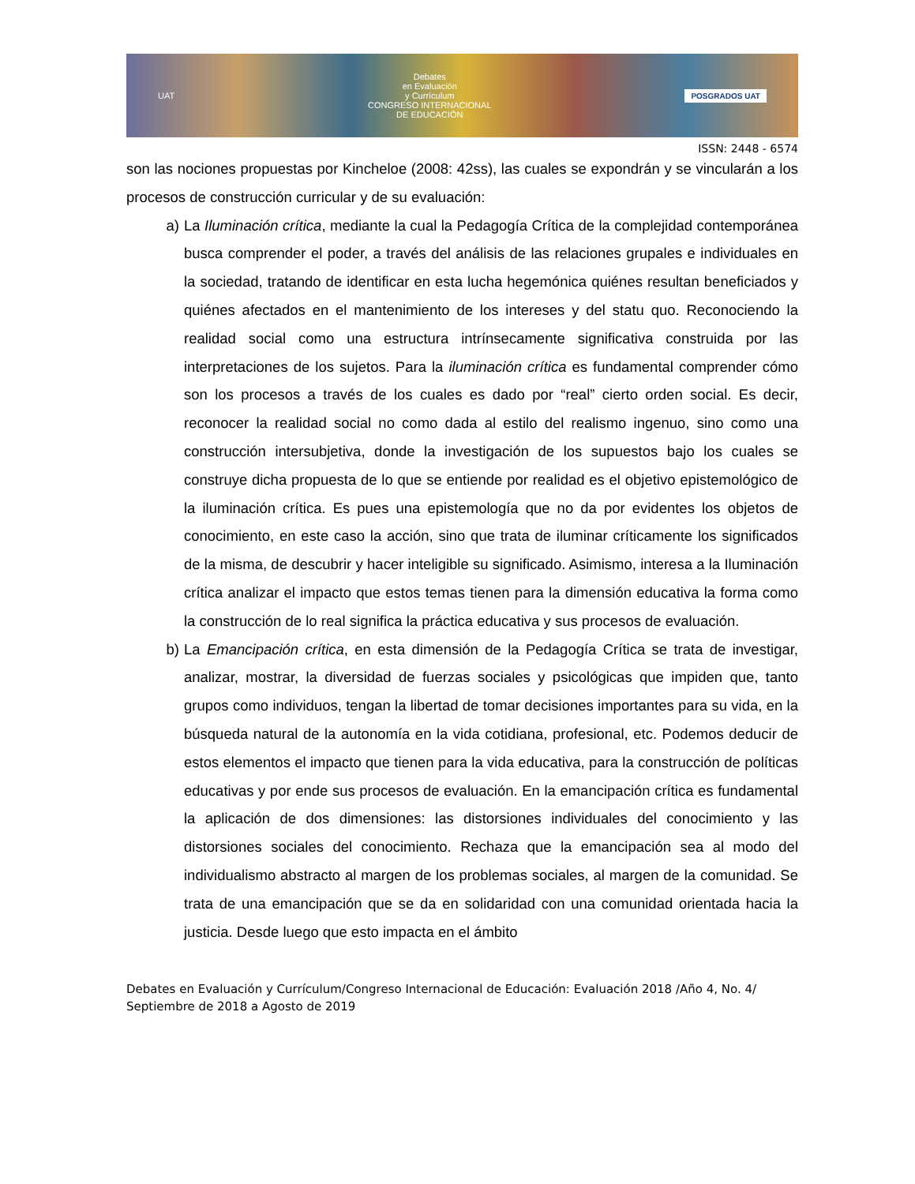UAT
Debates
en Evaluación
y Currículum
CONGRESO INTERNACIONAL
DE EDUCACIÓN
POSGRADOS UAT
ISSN: 2448 - 6574
son las nociones propuestas por Kincheloe (2008: 42ss), las cuales se expondrán y se vincularán a los procesos de construcción curricular y de su evaluación:
a) La Iluminación crítica, mediante la cual la Pedagogía Crítica de la complejidad contemporánea busca comprender el poder, a través del análisis de las relaciones grupales e individuales en la sociedad, tratando de identificar en esta lucha hegemónica quiénes resultan beneficiados y quiénes afectados en el mantenimiento de los intereses y del statu quo. Reconociendo la realidad social como una estructura intrínsecamente significativa construida por las interpretaciones de los sujetos. Para la iluminación crítica es fundamental comprender cómo son los procesos a través de los cuales es dado por “real” cierto orden social. Es decir, reconocer la realidad social no como dada al estilo del realismo ingenuo, sino como una construcción intersubjetiva, donde la investigación de los supuestos bajo los cuales se construye dicha propuesta de lo que se entiende por realidad es el objetivo epistemológico de la iluminación crítica. Es pues una epistemología que no da por evidentes los objetos de conocimiento, en este caso la acción, sino que trata de iluminar críticamente los significados de la misma, de descubrir y hacer inteligible su significado. Asimismo, interesa a la Iluminación crítica analizar el impacto que estos temas tienen para la dimensión educativa la forma como la construcción de lo real significa la práctica educativa y sus procesos de evaluación.
b) La Emancipación crítica, en esta dimensión de la Pedagogía Crítica se trata de investigar, analizar, mostrar, la diversidad de fuerzas sociales y psicológicas que impiden que, tanto grupos como individuos, tengan la libertad de tomar decisiones importantes para su vida, en la búsqueda natural de la autonomía en la vida cotidiana, profesional, etc. Podemos deducir de estos elementos el impacto que tienen para la vida educativa, para la construcción de políticas educativas y por ende sus procesos de evaluación. En la emancipación crítica es fundamental la aplicación de dos dimensiones: las distorsiones individuales del conocimiento y las distorsiones sociales del conocimiento. Rechaza que la emancipación sea al modo del individualismo abstracto al margen de los problemas sociales, al margen de la comunidad. Se trata de una emancipación que se da en solidaridad con una comunidad orientada hacia la justicia. Desde luego que esto impacta en el ámbito
Debates en Evaluación y Currículum/Congreso Internacional de Educación: Evaluación 2018 /Año 4, No. 4/ Septiembre de 2018 a Agosto de 2019